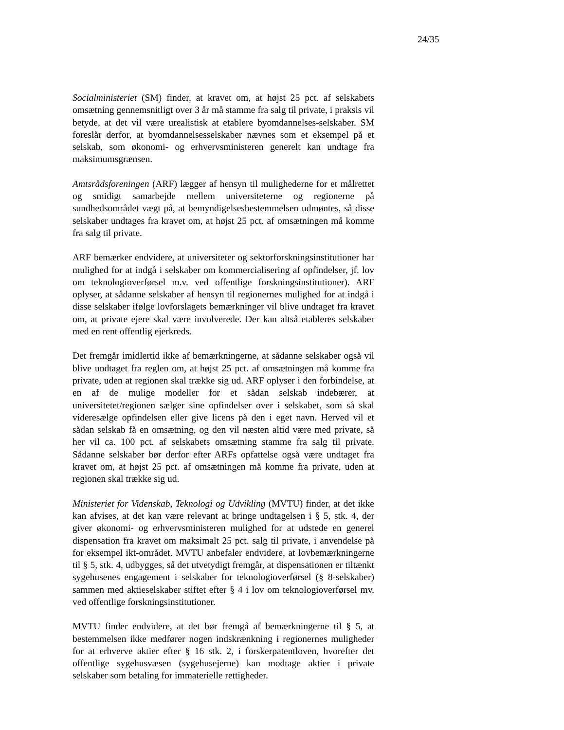24/35
Socialministeriet (SM) finder, at kravet om, at højst 25 pct. af selskabets omsætning gennemsnitligt over 3 år må stamme fra salg til private, i praksis vil betyde, at det vil være urealistisk at etablere byomdannelses-selskaber. SM foreslår derfor, at byomdannelsesselskaber nævnes som et eksempel på et selskab, som økonomi- og erhvervsministeren generelt kan undtage fra maksimumsgrænsen.
Amtsrådsforeningen (ARF) lægger af hensyn til mulighederne for et målrettet og smidigt samarbejde mellem universiteterne og regionerne på sundhedsområdet vægt på, at bemyndigelsesbestemmelsen udmøntes, så disse selskaber undtages fra kravet om, at højst 25 pct. af omsætningen må komme fra salg til private.
ARF bemærker endvidere, at universiteter og sektorforskningsinstitutioner har mulighed for at indgå i selskaber om kommercialisering af opfindelser, jf. lov om teknologioverførsel m.v. ved offentlige forskningsinstitutioner). ARF oplyser, at sådanne selskaber af hensyn til regionernes mulighed for at indgå i disse selskaber ifølge lovforslagets bemærkninger vil blive undtaget fra kravet om, at private ejere skal være involverede. Der kan altså etableres selskaber med en rent offentlig ejerkreds.
Det fremgår imidlertid ikke af bemærkningerne, at sådanne selskaber også vil blive undtaget fra reglen om, at højst 25 pct. af omsætningen må komme fra private, uden at regionen skal trække sig ud. ARF oplyser i den forbindelse, at en af de mulige modeller for et sådan selskab indebærer, at universitetet/regionen sælger sine opfindelser over i selskabet, som så skal videresælge opfindelsen eller give licens på den i eget navn. Herved vil et sådan selskab få en omsætning, og den vil næsten altid være med private, så her vil ca. 100 pct. af selskabets omsætning stamme fra salg til private. Sådanne selskaber bør derfor efter ARFs opfattelse også være undtaget fra kravet om, at højst 25 pct. af omsætningen må komme fra private, uden at regionen skal trække sig ud.
Ministeriet for Videnskab, Teknologi og Udvikling (MVTU) finder, at det ikke kan afvises, at det kan være relevant at bringe undtagelsen i § 5, stk. 4, der giver økonomi- og erhvervsministeren mulighed for at udstede en generel dispensation fra kravet om maksimalt 25 pct. salg til private, i anvendelse på for eksempel ikt-området. MVTU anbefaler endvidere, at lovbemærkningerne til § 5, stk. 4, udbygges, så det utvetydigt fremgår, at dispensationen er tiltænkt sygehusenes engagement i selskaber for teknologioverførsel (§ 8-selskaber) sammen med aktieselskaber stiftet efter § 4 i lov om teknologioverførsel mv. ved offentlige forskningsinstitutioner.
MVTU finder endvidere, at det bør fremgå af bemærkningerne til § 5, at bestemmelsen ikke medfører nogen indskrænkning i regionernes muligheder for at erhverve aktier efter § 16 stk. 2, i forskerpatentloven, hvorefter det offentlige sygehusvæsen (sygehusejerne) kan modtage aktier i private selskaber som betaling for immaterielle rettigheder.